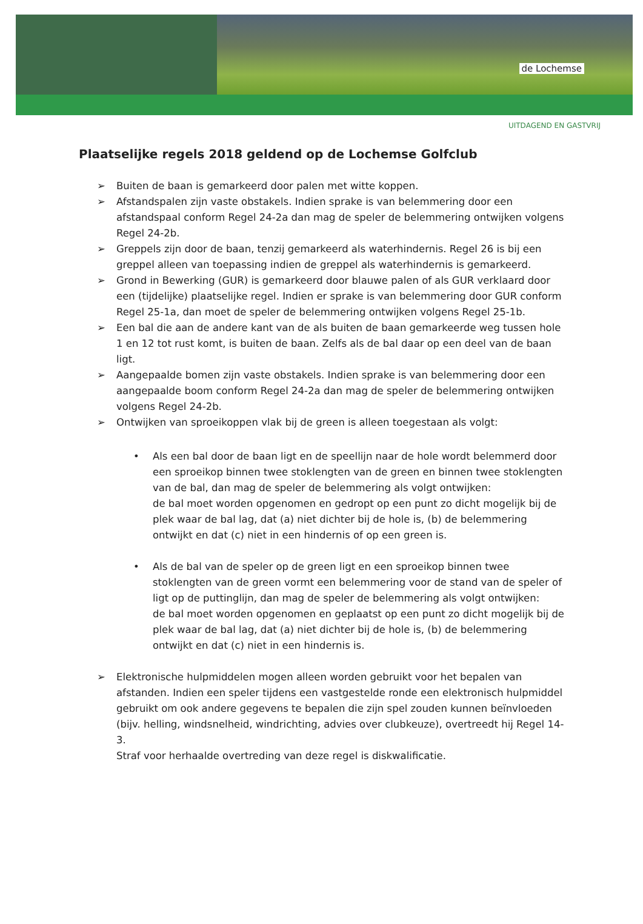de Lochemse
UITDAGEND EN GASTVRIJ
Plaatselijke regels 2018 geldend op de Lochemse Golfclub
➢ Buiten de baan is gemarkeerd door palen met witte koppen.
➢ Afstandspalen zijn vaste obstakels. Indien sprake is van belemmering door een afstandspaal conform Regel 24-2a dan mag de speler de belemmering ontwijken volgens Regel 24-2b.
➢ Greppels zijn door de baan, tenzij gemarkeerd als waterhindernis. Regel 26 is bij een greppel alleen van toepassing indien de greppel als waterhindernis is gemarkeerd.
➢ Grond in Bewerking (GUR) is gemarkeerd door blauwe palen of als GUR verklaard door een (tijdelijke) plaatselijke regel. Indien er sprake is van belemmering door GUR conform Regel 25-1a, dan moet de speler de belemmering ontwijken volgens Regel 25-1b.
➢ Een bal die aan de andere kant van de als buiten de baan gemarkeerde weg tussen hole 1 en 12 tot rust komt, is buiten de baan. Zelfs als de bal daar op een deel van de baan ligt.
➢ Aangepaalde bomen zijn vaste obstakels. Indien sprake is van belemmering door een aangepaalde boom conform Regel 24-2a dan mag de speler de belemmering ontwijken volgens Regel 24-2b.
➢ Ontwijken van sproeikoppen vlak bij de green is alleen toegestaan als volgt:
• Als een bal door de baan ligt en de speellijn naar de hole wordt belemmerd door een sproeikop binnen twee stoklengten van de green en binnen twee stoklengten van de bal, dan mag de speler de belemmering als volgt ontwijken:
de bal moet worden opgenomen en gedropt op een punt zo dicht mogelijk bij de plek waar de bal lag, dat (a) niet dichter bij de hole is, (b) de belemmering ontwijkt en dat (c) niet in een hindernis of op een green is.
• Als de bal van de speler op de green ligt en een sproeikop binnen twee stoklengten van de green vormt een belemmering voor de stand van de speler of ligt op de puttinglijn, dan mag de speler de belemmering als volgt ontwijken:
de bal moet worden opgenomen en geplaatst op een punt zo dicht mogelijk bij de plek waar de bal lag, dat (a) niet dichter bij de hole is, (b) de belemmering ontwijkt en dat (c) niet in een hindernis is.
➢ Elektronische hulpmiddelen mogen alleen worden gebruikt voor het bepalen van afstanden. Indien een speler tijdens een vastgestelde ronde een elektronisch hulpmiddel gebruikt om ook andere gegevens te bepalen die zijn spel zouden kunnen beïnvloeden (bijv. helling, windsnelheid, windrichting, advies over clubkeuze), overtreedt hij Regel 14-3.
Straf voor herhaalde overtreding van deze regel is diskwalificatie.